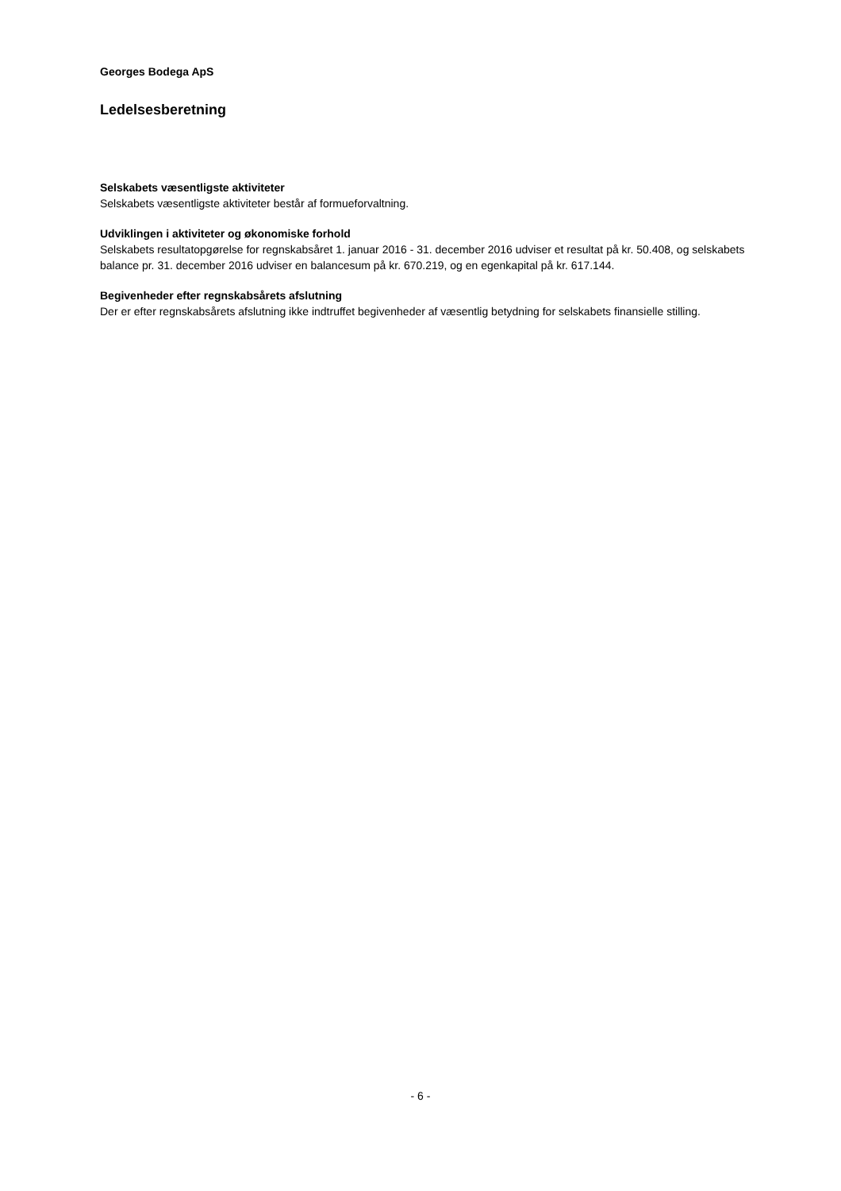Georges Bodega ApS
Ledelsesberetning
Selskabets væsentligste aktiviteter
Selskabets væsentligste aktiviteter består af formueforvaltning.
Udviklingen i aktiviteter og økonomiske forhold
Selskabets resultatopgørelse for regnskabsåret 1. januar 2016 - 31. december 2016 udviser et resultat på kr. 50.408, og selskabets balance pr. 31. december 2016 udviser en balancesum på kr. 670.219, og en egenkapital på kr. 617.144.
Begivenheder efter regnskabsårets afslutning
Der er efter regnskabsårets afslutning ikke indtruffet begivenheder af væsentlig betydning for selskabets finansielle stilling.
- 6 -